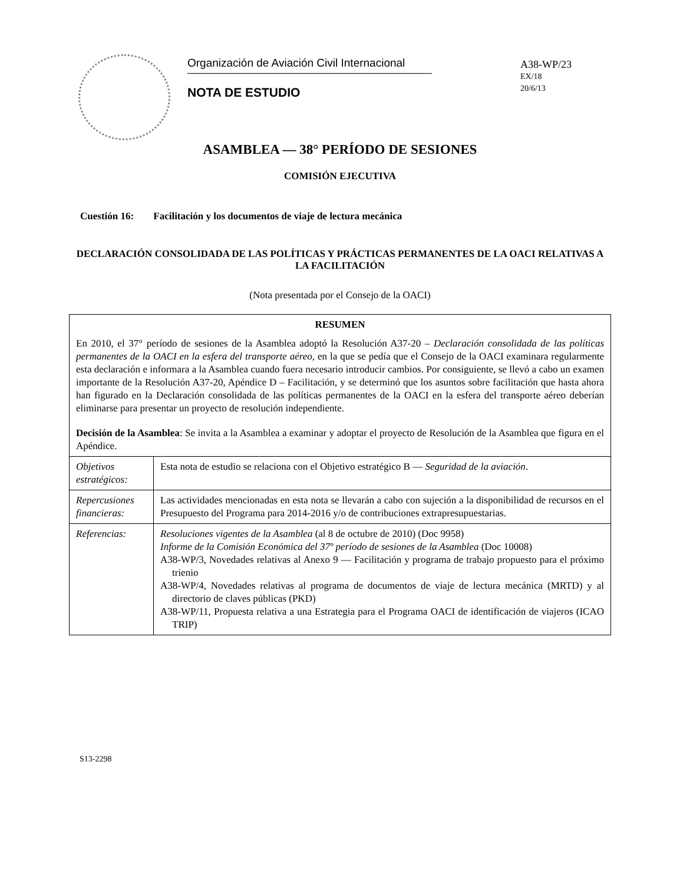Organización de Aviación Civil Internacional
NOTA DE ESTUDIO
A38-WP/23
EX/18
20/6/13
ASAMBLEA — 38° PERÍODO DE SESIONES
COMISIÓN EJECUTIVA
Cuestión 16: Facilitación y los documentos de viaje de lectura mecánica
DECLARACIÓN CONSOLIDADA DE LAS POLÍTICAS Y PRÁCTICAS PERMANENTES DE LA OACI RELATIVAS A LA FACILITACIÓN
(Nota presentada por el Consejo de la OACI)
| RESUMEN En 2010, el 37° período de sesiones de la Asamblea adoptó la Resolución A37-20 – Declaración consolidada de las políticas permanentes de la OACI en la esfera del transporte aéreo, en la que se pedía que el Consejo de la OACI examinara regularmente esta declaración e informara a la Asamblea cuando fuera necesario introducir cambios. Por consiguiente, se llevó a cabo un examen importante de la Resolución A37-20, Apéndice D – Facilitación, y se determinó que los asuntos sobre facilitación que hasta ahora han figurado en la Declaración consolidada de las políticas permanentes de la OACI en la esfera del transporte aéreo deberían eliminarse para presentar un proyecto de resolución independiente. Decisión de la Asamblea : Se invita a la Asamblea a examinar y adoptar el proyecto de Resolución de la Asamblea que figura en el Apéndice. | |
| Objetivos estratégicos: | Esta nota de estudio se relaciona con el Objetivo estratégico B — Seguridad de la aviación . |
| Repercusiones financieras: | Las actividades mencionadas en esta nota se llevarán a cabo con sujeción a la disponibilidad de recursos en el Presupuesto del Programa para 2014-2016 y/o de contribuciones extrapresupuestarias. |
| Referencias: | Resoluciones vigentes de la Asamblea (al 8 de octubre de 2010) (Doc 9958) Informe de la Comisión Económica del 37º período de sesiones de la Asamblea (Doc 10008) A38-WP/3, Novedades relativas al Anexo 9 — Facilitación y programa de trabajo propuesto para el próximo trienio A38-WP/4, Novedades relativas al programa de documentos de viaje de lectura mecánica (MRTD) y al directorio de claves públicas (PKD) A38-WP/11, Propuesta relativa a una Estrategia para el Programa OACI de identificación de viajeros (ICAO TRIP) |
S13-2298